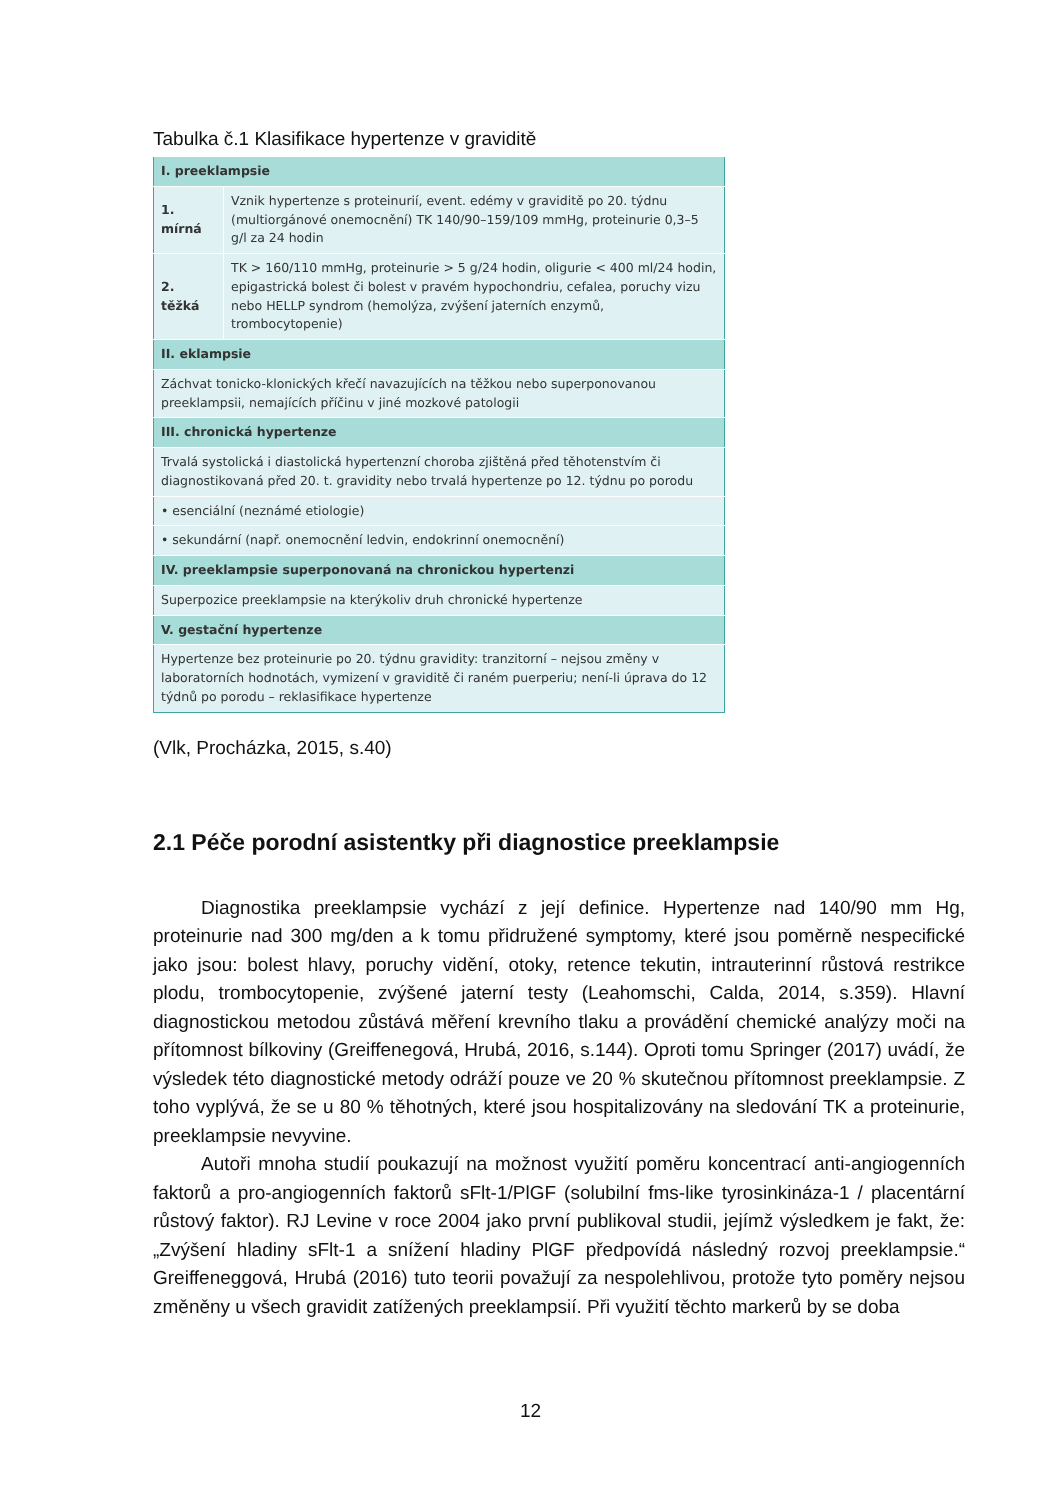Tabulka č.1 Klasifikace hypertenze v graviditě
| I. preeklampsie | |
| 1. mírná | Vznik hypertenze s proteinurií, event. edémy v graviditě po 20. týdnu (multiorgánové onemocnění) TK 140/90–159/109 mmHg, proteinurie 0,3–5 g/l za 24 hodin |
| 2. těžká | TK > 160/110 mmHg, proteinurie > 5 g/24 hodin, oligurie < 400 ml/24 hodin, epigastrická bolest či bolest v pravém hypochondriu, cefalea, poruchy vizu nebo HELLP syndrom (hemolýza, zvýšení jaterních enzymů, trombocytopenie) |
| II. eklampsie | |
| Záchvat tonicko-klonických křečí navazujících na těžkou nebo superponovanou preeklampsii, nemajících příčinu v jiné mozkové patologii | |
| III. chronická hypertenze | |
| Trvalá systolická i diastolická hypertenzní choroba zjištěná před těhotenstvím či diagnostikovaná před 20. t. gravidity nebo trvalá hypertenze po 12. týdnu po porodu | |
| • esenciální (neznámé etiologie) | |
| • sekundární (např. onemocnění ledvin, endokrinní onemocnění) | |
| IV. preeklampsie superponovaná na chronickou hypertenzi | |
| Superpozice preeklampsie na kterýkoliv druh chronické hypertenze | |
| V. gestační hypertenze | |
| Hypertenze bez proteinurie po 20. týdnu gravidity: tranzitorní – nejsou změny v laboratorních hodnotách, vymizení v graviditě či raném puerperiu; není-li úprava do 12 týdnů po porodu – reklasifikace hypertenze | |
(Vlk, Procházka, 2015, s.40)
2.1 Péče porodní asistentky při diagnostice preeklampsie
Diagnostika preeklampsie vychází z její definice. Hypertenze nad 140/90 mm Hg, proteinurie nad 300 mg/den a k tomu přidružené symptomy, které jsou poměrně nespecifické jako jsou: bolest hlavy, poruchy vidění, otoky, retence tekutin, intrauterinní růstová restrikce plodu, trombocytopenie, zvýšené jaterní testy (Leahomschi, Calda, 2014, s.359). Hlavní diagnostickou metodou zůstává měření krevního tlaku a provádění chemické analýzy moči na přítomnost bílkoviny (Greiffenegová, Hrubá, 2016, s.144). Oproti tomu Springer (2017) uvádí, že výsledek této diagnostické metody odráží pouze ve 20 % skutečnou přítomnost preeklampsie. Z toho vyplývá, že se u 80 % těhotných, které jsou hospitalizovány na sledování TK a proteinurie, preeklampsie nevyvine.
Autoři mnoha studií poukazují na možnost využití poměru koncentrací anti-angiogenních faktorů a pro-angiogenních faktorů sFlt-1/PlGF (solubilní fms-like tyrosinkináza-1 / placentární růstový faktor). RJ Levine v roce 2004 jako první publikoval studii, jejímž výsledkem je fakt, že: „Zvýšení hladiny sFlt-1 a snížení hladiny PlGF předpovídá následný rozvoj preeklampsie.“ Greiffeneggová, Hrubá (2016) tuto teorii považují za nespolehlivou, protože tyto poměry nejsou změněny u všech gravidit zatížených preeklampsií. Při využití těchto markerů by se doba
12